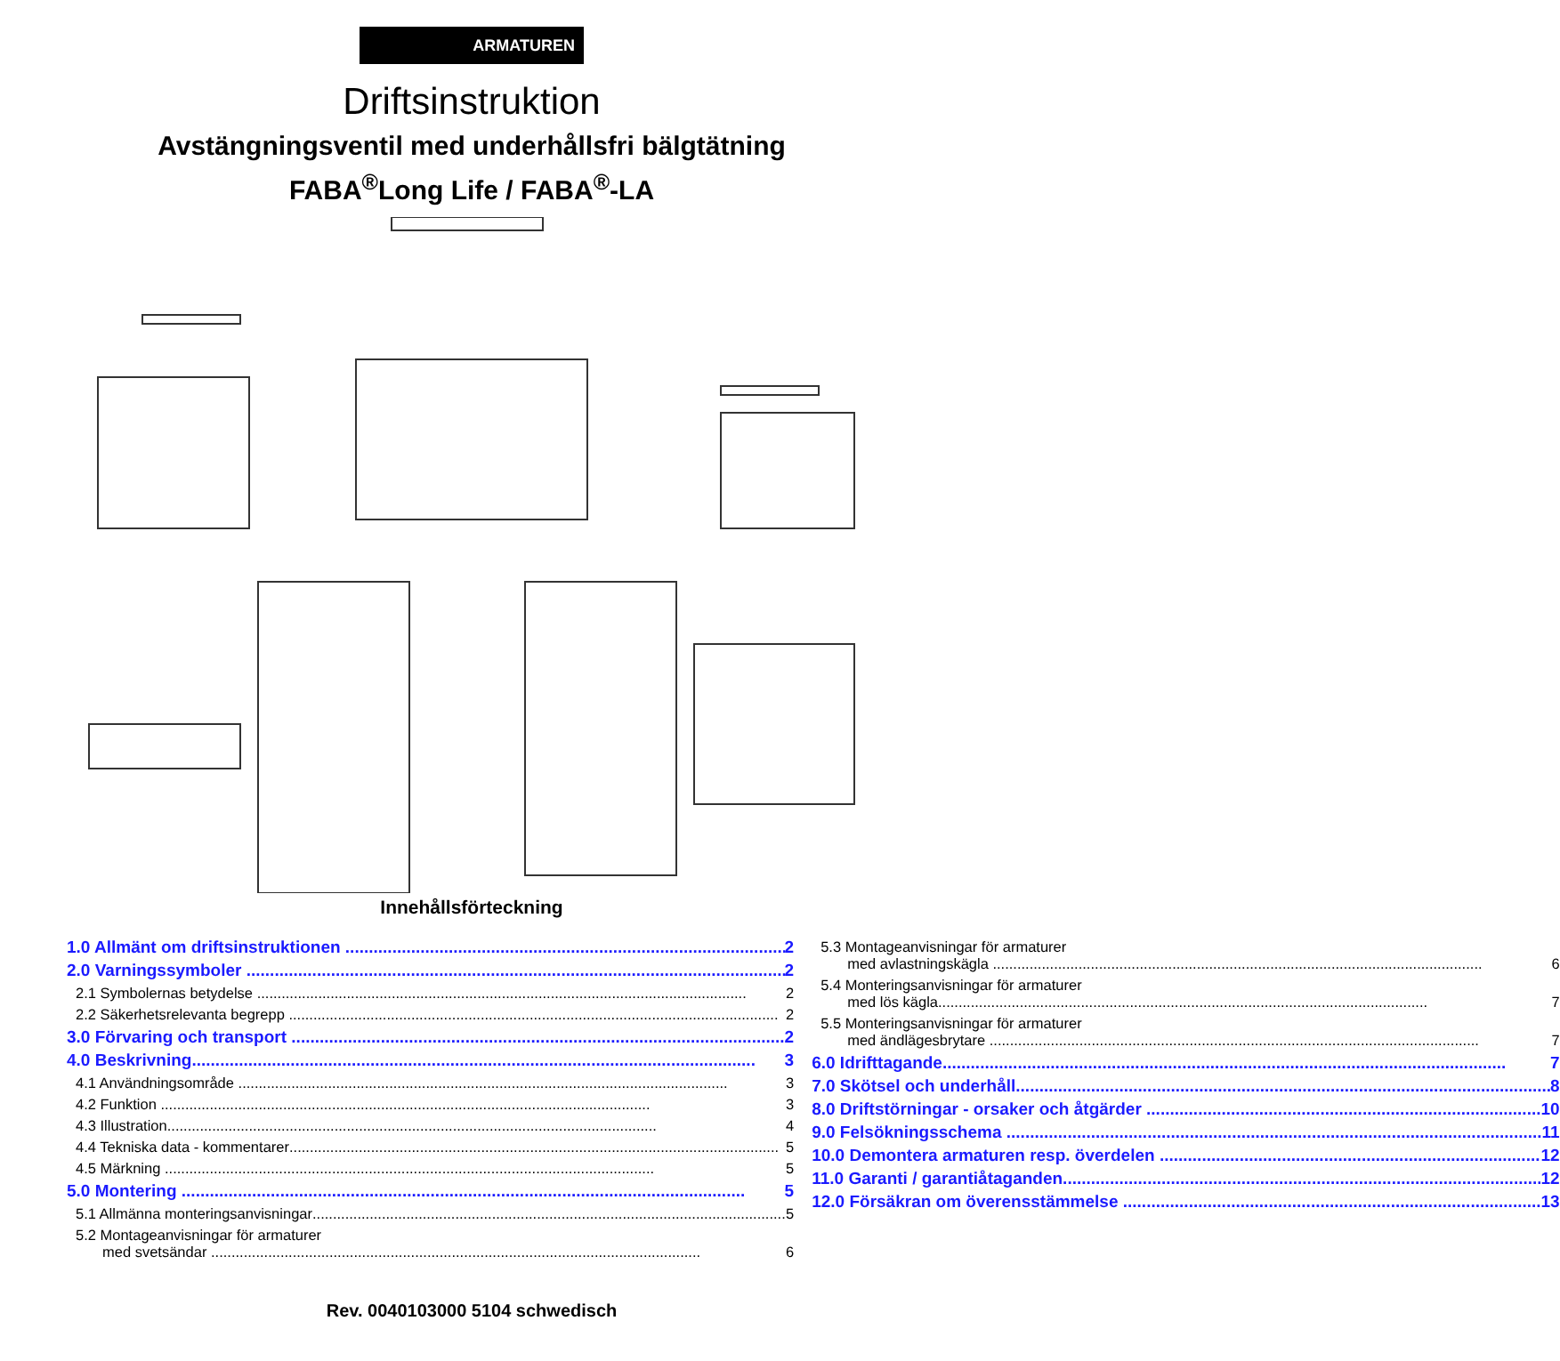ARMATUREN
Driftsinstruktion
Avstängningsventil med underhållsfri bälgtätning
FABA<sup>®</sup>Long Life / FABA<sup>®</sup>-LA
Innehållsförteckning
1.0 Allmänt om driftsinstruktionen 2
2.0 Varningssymboler 2
2.1 Symbolernas betydelse 2
2.2 Säkerhetsrelevanta begrepp 2
3.0 Förvaring och transport 2
4.0 Beskrivning 3
4.1 Användningsområde 3
4.2 Funktion 3
4.3 Illustration 4
4.4 Tekniska data - kommentarer 5
4.5 Märkning 5
5.0 Montering 5
5.1 Allmänna monteringsanvisningar 5
5.2 Montageanvisningar för armaturer
med svetsändar 6
5.3 Montageanvisningar för armaturer
med avlastningskägla 6
5.4 Monteringsanvisningar för armaturer
med lös kägla 7
5.5 Monteringsanvisningar för armaturer
med ändlägesbrytare 7
6.0 Idrifttagande 7
7.0 Skötsel och underhåll 8
8.0 Driftstörningar - orsaker och åtgärder 10
9.0 Felsökningsschema 11
10.0 Demontera armaturen resp. överdelen 12
11.0 Garanti / garantiåtaganden 12
12.0 Försäkran om överensstämmelse 13
Rev. 0040103000 5104 schwedisch